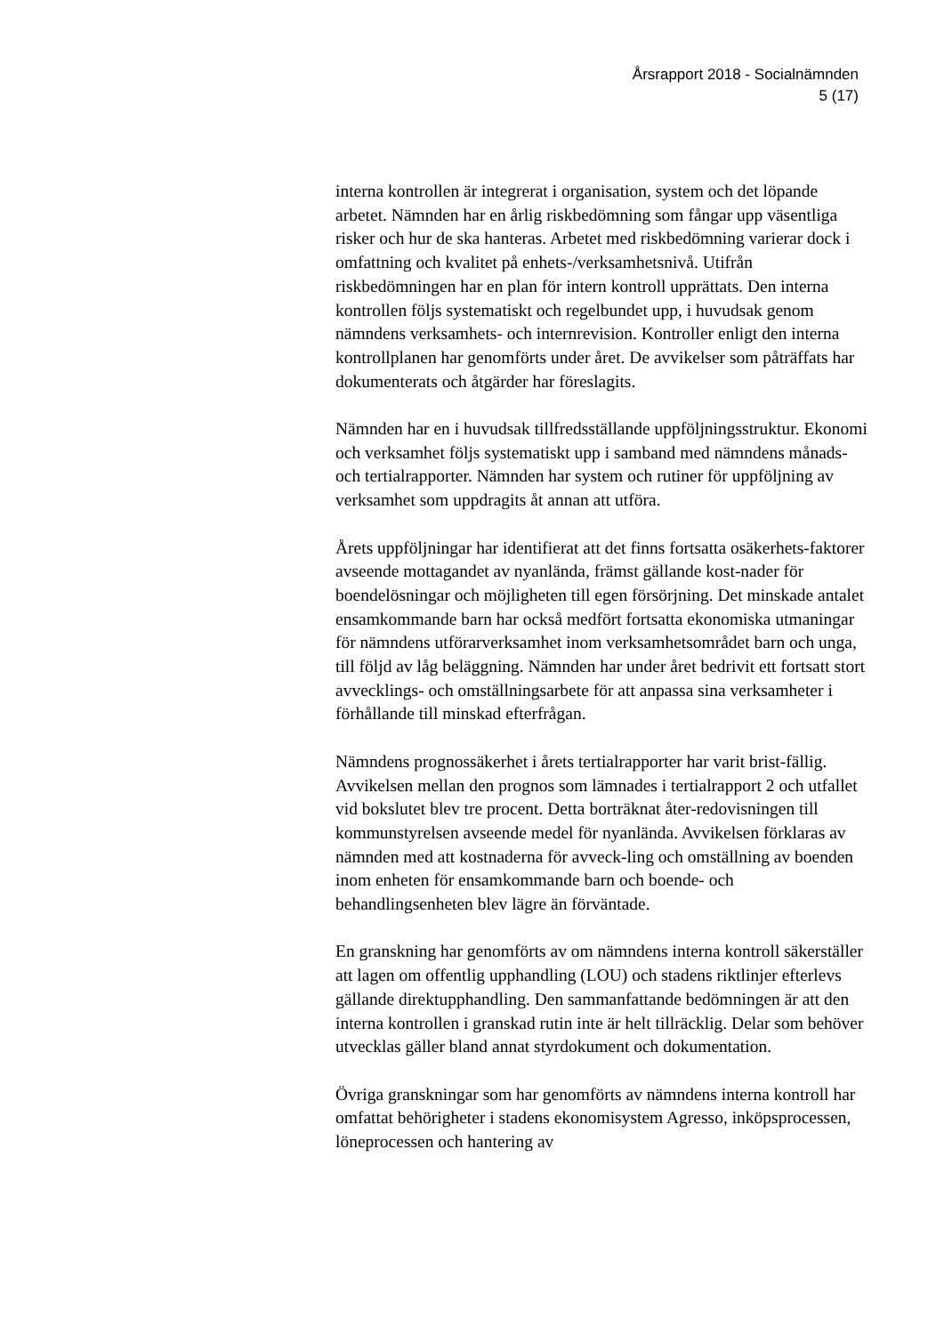Årsrapport 2018 - Socialnämnden
5 (17)
interna kontrollen är integrerat i organisation, system och det löpande arbetet. Nämnden har en årlig riskbedömning som fångar upp väsentliga risker och hur de ska hanteras. Arbetet med riskbedömning varierar dock i omfattning och kvalitet på enhets-/verksamhetsnivå. Utifrån riskbedömningen har en plan för intern kontroll upprättats. Den interna kontrollen följs systematiskt och regelbundet upp, i huvudsak genom nämndens verksamhets- och internrevision. Kontroller enligt den interna kontrollplanen har genomförts under året. De avvikelser som påträffats har dokumenterats och åtgärder har föreslagits.
Nämnden har en i huvudsak tillfredsställande uppföljningsstruktur. Ekonomi och verksamhet följs systematiskt upp i samband med nämndens månads- och tertialrapporter. Nämnden har system och rutiner för uppföljning av verksamhet som uppdragits åt annan att utföra.
Årets uppföljningar har identifierat att det finns fortsatta osäkerhets-faktorer avseende mottagandet av nyanlända, främst gällande kost-nader för boendelösningar och möjligheten till egen försörjning. Det minskade antalet ensamkommande barn har också medfört fortsatta ekonomiska utmaningar för nämndens utförarverksamhet inom verksamhetsområdet barn och unga, till följd av låg beläggning. Nämnden har under året bedrivit ett fortsatt stort avvecklings- och omställningsarbete för att anpassa sina verksamheter i förhållande till minskad efterfrågan.
Nämndens prognossäkerhet i årets tertialrapporter har varit brist-fällig. Avvikelsen mellan den prognos som lämnades i tertialrapport 2 och utfallet vid bokslutet blev tre procent. Detta borträknat åter-redovisningen till kommunstyrelsen avseende medel för nyanlända. Avvikelsen förklaras av nämnden med att kostnaderna för avveck-ling och omställning av boenden inom enheten för ensamkommande barn och boende- och behandlingsenheten blev lägre än förväntade.
En granskning har genomförts av om nämndens interna kontroll säkerställer att lagen om offentlig upphandling (LOU) och stadens riktlinjer efterlevs gällande direktupphandling. Den sammanfattande bedömningen är att den interna kontrollen i granskad rutin inte är helt tillräcklig. Delar som behöver utvecklas gäller bland annat styrdokument och dokumentation.
Övriga granskningar som har genomförts av nämndens interna kontroll har omfattat behörigheter i stadens ekonomisystem Agresso, inköpsprocessen, löneprocessen och hantering av